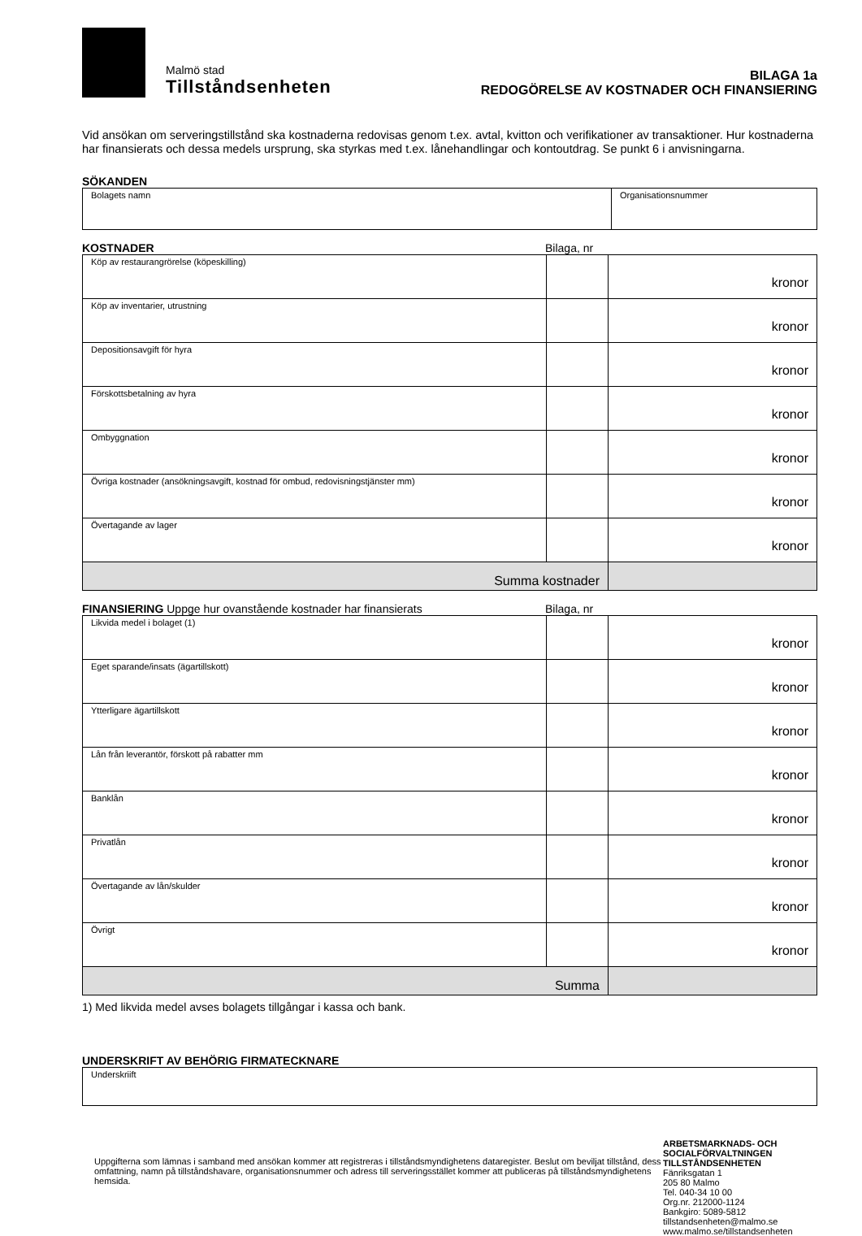Malmö stad
Tillståndsenheten
BILAGA 1a
REDOGÖRELSE AV KOSTNADER OCH FINANSIERING
Vid ansökan om serveringstillstånd ska kostnaderna redovisas genom t.ex. avtal, kvitton och verifikationer av transaktioner. Hur kostnaderna har finansierats och dessa medels ursprung, ska styrkas med t.ex. lånehandlingar och kontoutdrag. Se punkt 6 i anvisningarna.
SÖKANDEN
| Bolagets namn | Organisationsnummer |
KOSTNADER Bilaga, nr
| Köp av restaurangrörelse (köpeskilling) | | kronor |
| Köp av inventarier, utrustning | | kronor |
| Depositionsavgift för hyra | | kronor |
| Förskottsbetalning av hyra | | kronor |
| Ombyggnation | | kronor |
| Övriga kostnader (ansökningsavgift, kostnad för ombud, redovisningstjänster mm) | | kronor |
| Övertagande av lager | | kronor |
| Summa kostnader | | |
FINANSIERING Uppge hur ovanstående kostnader har finansierats Bilaga, nr
| Likvida medel i bolaget (1) | | kronor |
| Eget sparande/insats (ägartillskott) | | kronor |
| Ytterligare ägartillskott | | kronor |
| Lån från leverantör, förskott på rabatter mm | | kronor |
| Banklån | | kronor |
| Privatlån | | kronor |
| Övertagande av lån/skulder | | kronor |
| Övrigt | | kronor |
| Summa | | |
1) Med likvida medel avses bolagets tillgångar i kassa och bank.
UNDERSKRIFT AV BEHÖRIG FIRMATECKNARE
| Underskriift |
Uppgifterna som lämnas i samband med ansökan kommer att registreras i tillståndsmyndighetens dataregister. Beslut om beviljat tillstånd, dess omfattning, namn på tillståndshavare, organisationsnummer och adress till serveringsstället kommer att publiceras på tillståndsmyndighetens hemsida.
ARBETSMARKNADS- OCH
SOCIALFÖRVALTNINGEN
TILLSTÅNDSENHETEN
Fänriksgatan 1
205 80 Malmo
Tel. 040-34 10 00
Org.nr. 212000-1124
Bankgiro: 5089-5812
tillstandsenheten@malmo.se
www.malmo.se/tillstandsenheten